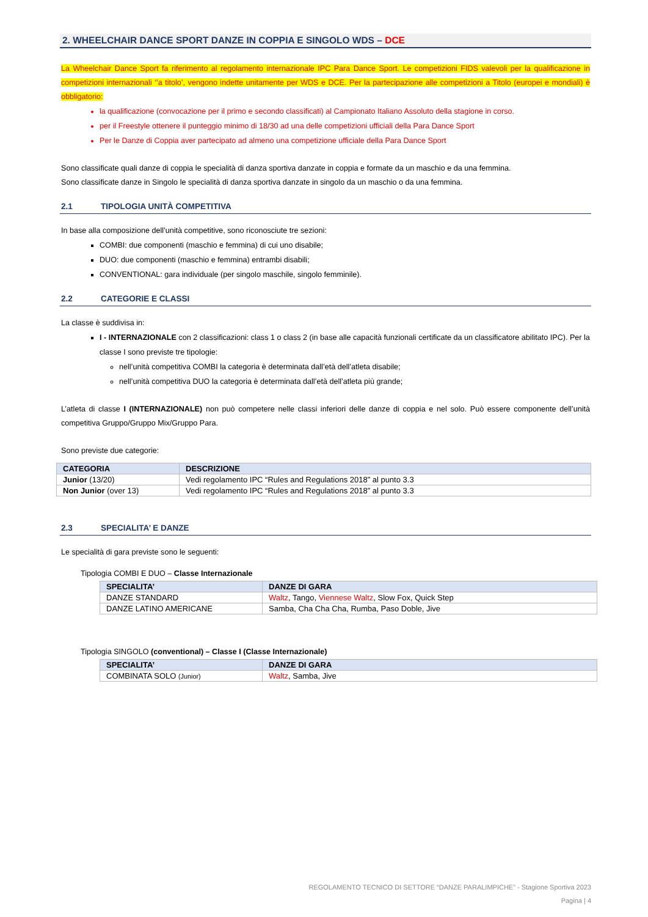2. WHEELCHAIR DANCE SPORT DANZE IN COPPIA E SINGOLO WDS – DCE
La Wheelchair Dance Sport fa riferimento al regolamento internazionale IPC Para Dance Sport. Le competizioni FIDS valevoli per la qualificazione in competizioni internazionali ‘’a titolo’, vengono indette unitamente per WDS e DCE. Per la partecipazione alle competizioni a Titolo (europei e mondiali) è obbligatorio:
la qualificazione (convocazione per il primo e secondo classificati) al Campionato Italiano Assoluto della stagione in corso.
per il Freestyle ottenere il punteggio minimo di 18/30 ad una delle competizioni ufficiali della Para Dance Sport
Per le Danze di Coppia aver partecipato ad almeno una competizione ufficiale della Para Dance Sport
Sono classificate quali danze di coppia le specialità di danza sportiva danzate in coppia e formate da un maschio e da una femmina.
Sono classificate danze in Singolo le specialità di danza sportiva danzate in singolo da un maschio o da una femmina.
2.1 TIPOLOGIA UNITÀ COMPETITIVA
In base alla composizione dell’unità competitive, sono riconosciute tre sezioni:
COMBI: due componenti (maschio e femmina) di cui uno disabile;
DUO: due componenti (maschio e femmina) entrambi disabili;
CONVENTIONAL: gara individuale (per singolo maschile, singolo femminile).
2.2 CATEGORIE E CLASSI
La classe è suddivisa in:
I - INTERNAZIONALE con 2 classificazioni: class 1 o class 2 (in base alle capacità funzionali certificate da un classificatore abilitato IPC). Per la classe I sono previste tre tipologie:
nell’unità competitiva COMBI la categoria è determinata dall’età dell’atleta disabile;
nell’unità competitiva DUO la categoria è determinata dall’età dell’atleta più grande;
L’atleta di classe I (INTERNAZIONALE) non può competere nelle classi inferiori delle danze di coppia e nel solo. Può essere componente dell’unità competitiva Gruppo/Gruppo Mix/Gruppo Para.
Sono previste due categorie:
| CATEGORIA | DESCRIZIONE |
| --- | --- |
| Junior (13/20) | Vedi regolamento IPC “Rules and Regulations 2018” al punto 3.3 |
| Non Junior (over 13) | Vedi regolamento IPC “Rules and Regulations 2018” al punto 3.3 |
2.3 SPECIALITA’ E DANZE
Le specialità di gara previste sono le seguenti:
Tipologia COMBI E DUO – Classe Internazionale
| SPECIALITA’ | DANZE DI GARA |
| --- | --- |
| DANZE STANDARD | Waltz , Tango, Viennese Waltz , Slow Fox, Quick Step |
| DANZE LATINO AMERICANE | Samba, Cha Cha Cha, Rumba, Paso Doble, Jive |
Tipologia SINGOLO (conventional) – Classe I (Classe Internazionale)
| SPECIALITA’ | DANZE DI GARA |
| --- | --- |
| COMBINATA SOLO (Junior) | Waltz , Samba, Jive |
REGOLAMENTO TECNICO DI SETTORE “DANZE PARALIMPICHE” - Stagione Sportiva 2023
Pagina | 4